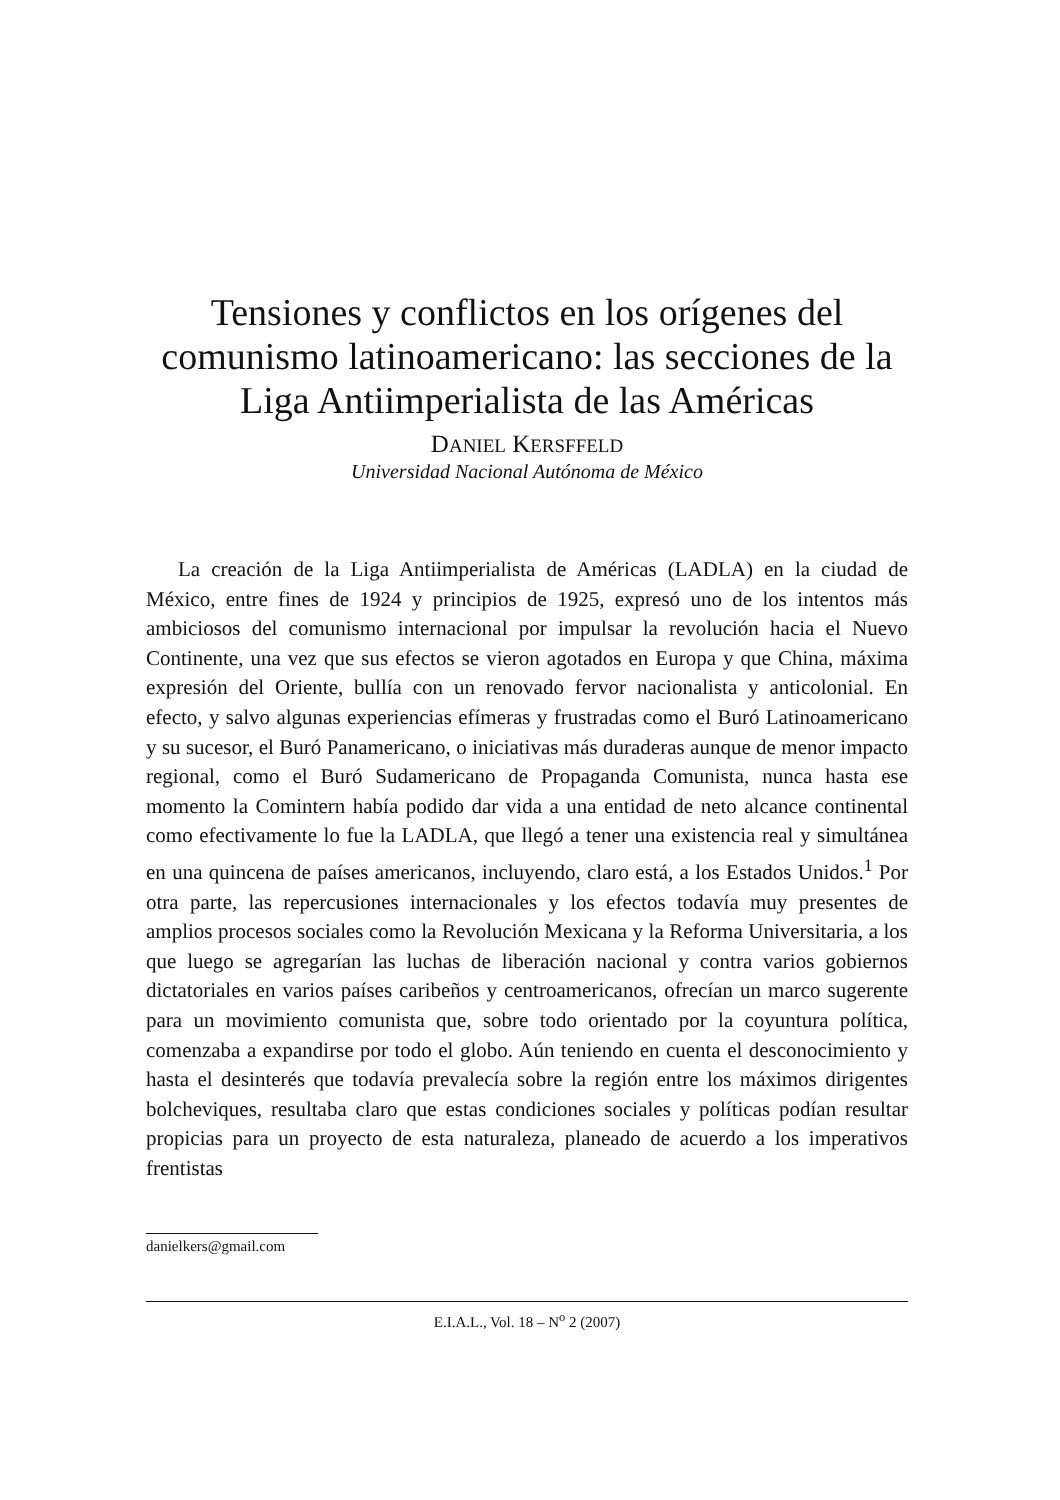Tensiones y conflictos en los orígenes del comunismo latinoamericano: las secciones de la Liga Antiimperialista de las Américas
DANIEL KERSFFELD
Universidad Nacional Autónoma de México
La creación de la Liga Antiimperialista de Américas (LADLA) en la ciudad de México, entre fines de 1924 y principios de 1925, expresó uno de los intentos más ambiciosos del comunismo internacional por impulsar la revolución hacia el Nuevo Continente, una vez que sus efectos se vieron agotados en Europa y que China, máxima expresión del Oriente, bullía con un renovado fervor nacionalista y anticolonial. En efecto, y salvo algunas experiencias efímeras y frustradas como el Buró Latinoamericano y su sucesor, el Buró Panamericano, o iniciativas más duraderas aunque de menor impacto regional, como el Buró Sudamericano de Propaganda Comunista, nunca hasta ese momento la Comintern había podido dar vida a una entidad de neto alcance continental como efectivamente lo fue la LADLA, que llegó a tener una existencia real y simultánea en una quincena de países americanos, incluyendo, claro está, a los Estados Unidos.<sup>1</sup> Por otra parte, las repercusiones internacionales y los efectos todavía muy presentes de amplios procesos sociales como la Revolución Mexicana y la Reforma Universitaria, a los que luego se agregarían las luchas de liberación nacional y contra varios gobiernos dictatoriales en varios países caribeños y centroamericanos, ofrecían un marco sugerente para un movimiento comunista que, sobre todo orientado por la coyuntura política, comenzaba a expandirse por todo el globo. Aún teniendo en cuenta el desconocimiento y hasta el desinterés que todavía prevalecía sobre la región entre los máximos dirigentes bolcheviques, resultaba claro que estas condiciones sociales y políticas podían resultar propicias para un proyecto de esta naturaleza, planeado de acuerdo a los imperativos frentistas
danielkers@gmail.com
E.I.A.L., Vol. 18 – N<sup>o</sup> 2 (2007)